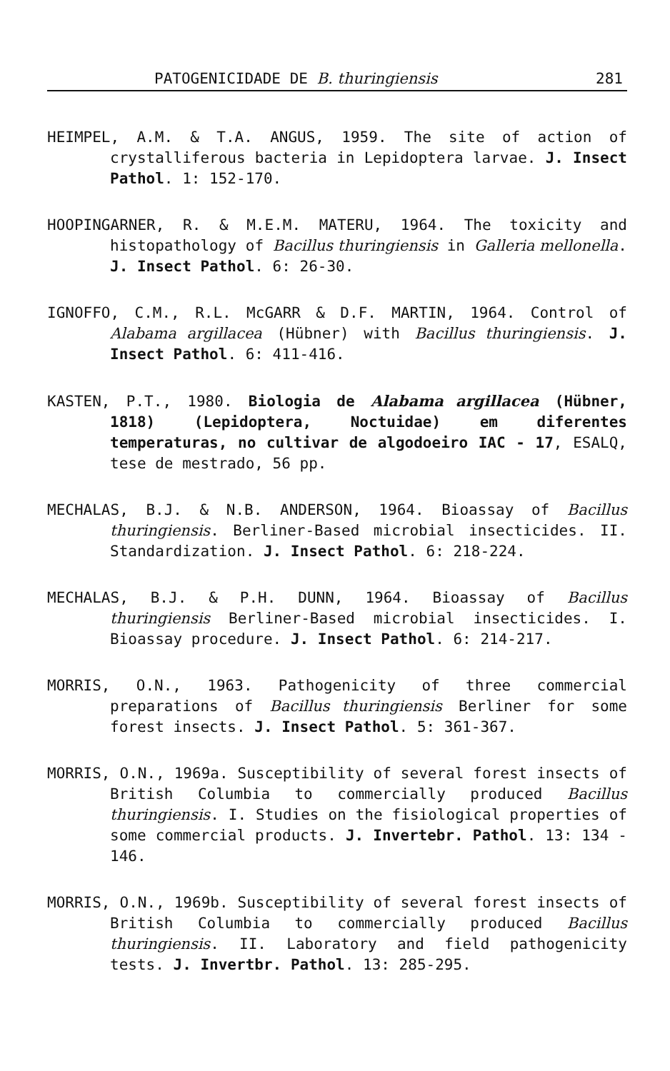PATOGENICIDADE DE B. thuringiensis 281
HEIMPEL, A.M. & T.A. ANGUS, 1959. The site of action of crystalliferous bacteria in Lepidoptera larvae. J. Insect Pathol. 1: 152-170.
HOOPINGARNER, R. & M.E.M. MATERU, 1964. The toxicity and histopathology of Bacillus thuringiensis in Galleria mellonella. J. Insect Pathol. 6: 26-30.
IGNOFFO, C.M., R.L. McGARR & D.F. MARTIN, 1964. Control of Alabama argillacea (Hübner) with Bacillus thuringiensis. J. Insect Pathol. 6: 411-416.
KASTEN, P.T., 1980. Biologia de Alabama argillacea (Hübner, 1818) (Lepidoptera, Noctuidae) em diferentes temperaturas, no cultivar de algodoeiro IAC - 17, ESALQ, tese de mestrado, 56 pp.
MECHALAS, B.J. & N.B. ANDERSON, 1964. Bioassay of Bacillus thuringiensis. Berliner-Based microbial insecticides. II. Standardization. J. Insect Pathol. 6: 218-224.
MECHALAS, B.J. & P.H. DUNN, 1964. Bioassay of Bacillus thuringiensis Berliner-Based microbial insecticides. I. Bioassay procedure. J. Insect Pathol. 6: 214-217.
MORRIS, O.N., 1963. Pathogenicity of three commercial preparations of Bacillus thuringiensis Berliner for some forest insects. J. Insect Pathol. 5: 361-367.
MORRIS, O.N., 1969a. Susceptibility of several forest insects of British Columbia to commercially produced Bacillus thuringiensis. I. Studies on the fisiological properties of some commercial products. J. Invertebr. Pathol. 13: 134 - 146.
MORRIS, O.N., 1969b. Susceptibility of several forest insects of British Columbia to commercially produced Bacillus thuringiensis. II. Laboratory and field pathogenicity tests. J. Invertbr. Pathol. 13: 285-295.